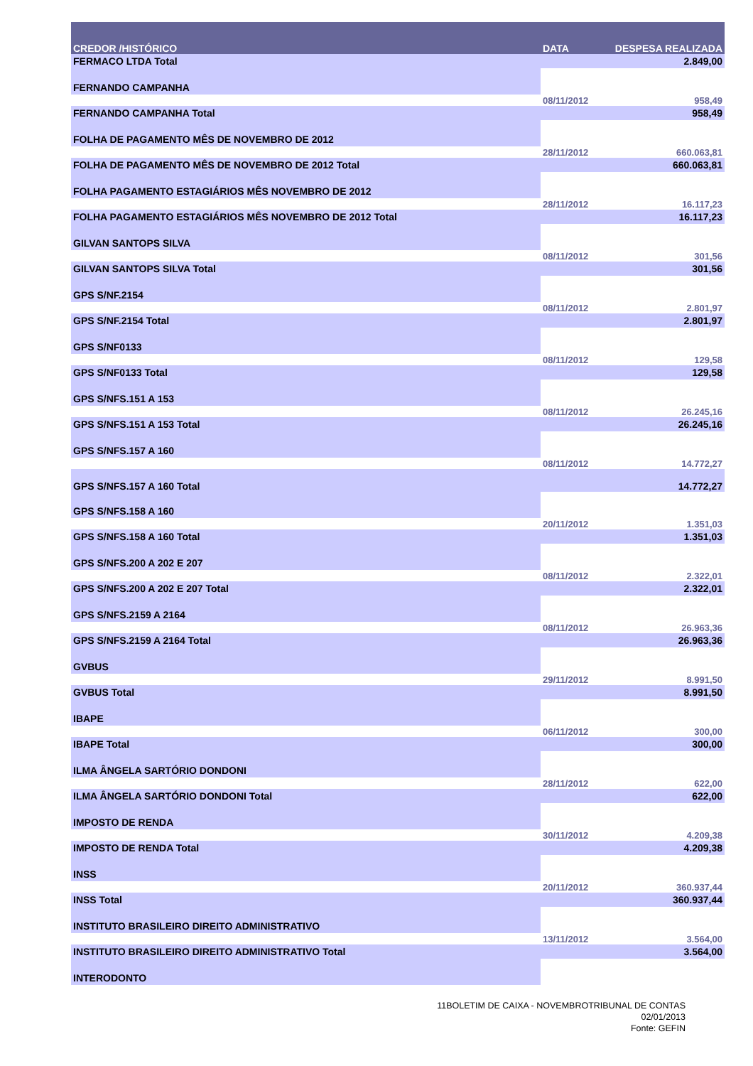| CREDOR /HISTÓRICO | DATA | DESPESA REALIZADA |
| --- | --- | --- |
| FERMACO LTDA Total | | 2.849,00 |
| FERNANDO CAMPANHA | | |
| | 08/11/2012 | 958,49 |
| FERNANDO CAMPANHA Total | | 958,49 |
| FOLHA DE PAGAMENTO MÊS DE NOVEMBRO DE 2012 | | |
| | 28/11/2012 | 660.063,81 |
| FOLHA DE PAGAMENTO MÊS DE NOVEMBRO DE 2012 Total | | 660.063,81 |
| FOLHA PAGAMENTO ESTAGIÁRIOS MÊS NOVEMBRO DE 2012 | | |
| | 28/11/2012 | 16.117,23 |
| FOLHA PAGAMENTO ESTAGIÁRIOS MÊS NOVEMBRO DE 2012 Total | | 16.117,23 |
| GILVAN SANTOPS SILVA | | |
| | 08/11/2012 | 301,56 |
| GILVAN SANTOPS SILVA Total | | 301,56 |
| GPS S/NF.2154 | | |
| | 08/11/2012 | 2.801,97 |
| GPS S/NF.2154 Total | | 2.801,97 |
| GPS S/NF0133 | | |
| | 08/11/2012 | 129,58 |
| GPS S/NF0133 Total | | 129,58 |
| GPS S/NFS.151 A 153 | | |
| | 08/11/2012 | 26.245,16 |
| GPS S/NFS.151 A 153 Total | | 26.245,16 |
| GPS S/NFS.157 A 160 | | |
| | 08/11/2012 | 14.772,27 |
| GPS S/NFS.157 A 160 Total | | 14.772,27 |
| GPS S/NFS.158 A 160 | | |
| | 20/11/2012 | 1.351,03 |
| GPS S/NFS.158 A 160 Total | | 1.351,03 |
| GPS S/NFS.200 A 202 E 207 | | |
| | 08/11/2012 | 2.322,01 |
| GPS S/NFS.200 A 202 E 207 Total | | 2.322,01 |
| GPS S/NFS.2159 A 2164 | | |
| | 08/11/2012 | 26.963,36 |
| GPS S/NFS.2159 A 2164 Total | | 26.963,36 |
| GVBUS | | |
| | 29/11/2012 | 8.991,50 |
| GVBUS Total | | 8.991,50 |
| IBAPE | | |
| | 06/11/2012 | 300,00 |
| IBAPE Total | | 300,00 |
| ILMA ÂNGELA SARTÓRIO DONDONI | | |
| | 28/11/2012 | 622,00 |
| ILMA ÂNGELA SARTÓRIO DONDONI Total | | 622,00 |
| IMPOSTO DE RENDA | | |
| | 30/11/2012 | 4.209,38 |
| IMPOSTO DE RENDA Total | | 4.209,38 |
| INSS | | |
| | 20/11/2012 | 360.937,44 |
| INSS Total | | 360.937,44 |
| INSTITUTO BRASILEIRO DIREITO ADMINISTRATIVO | | |
| | 13/11/2012 | 3.564,00 |
| INSTITUTO BRASILEIRO DIREITO ADMINISTRATIVO Total | | 3.564,00 |
| INTERODONTO | | |
11BOLETIM DE CAIXA - NOVEMBROTRIBUNAL DE CONTAS
02/01/2013
Fonte: GEFIN